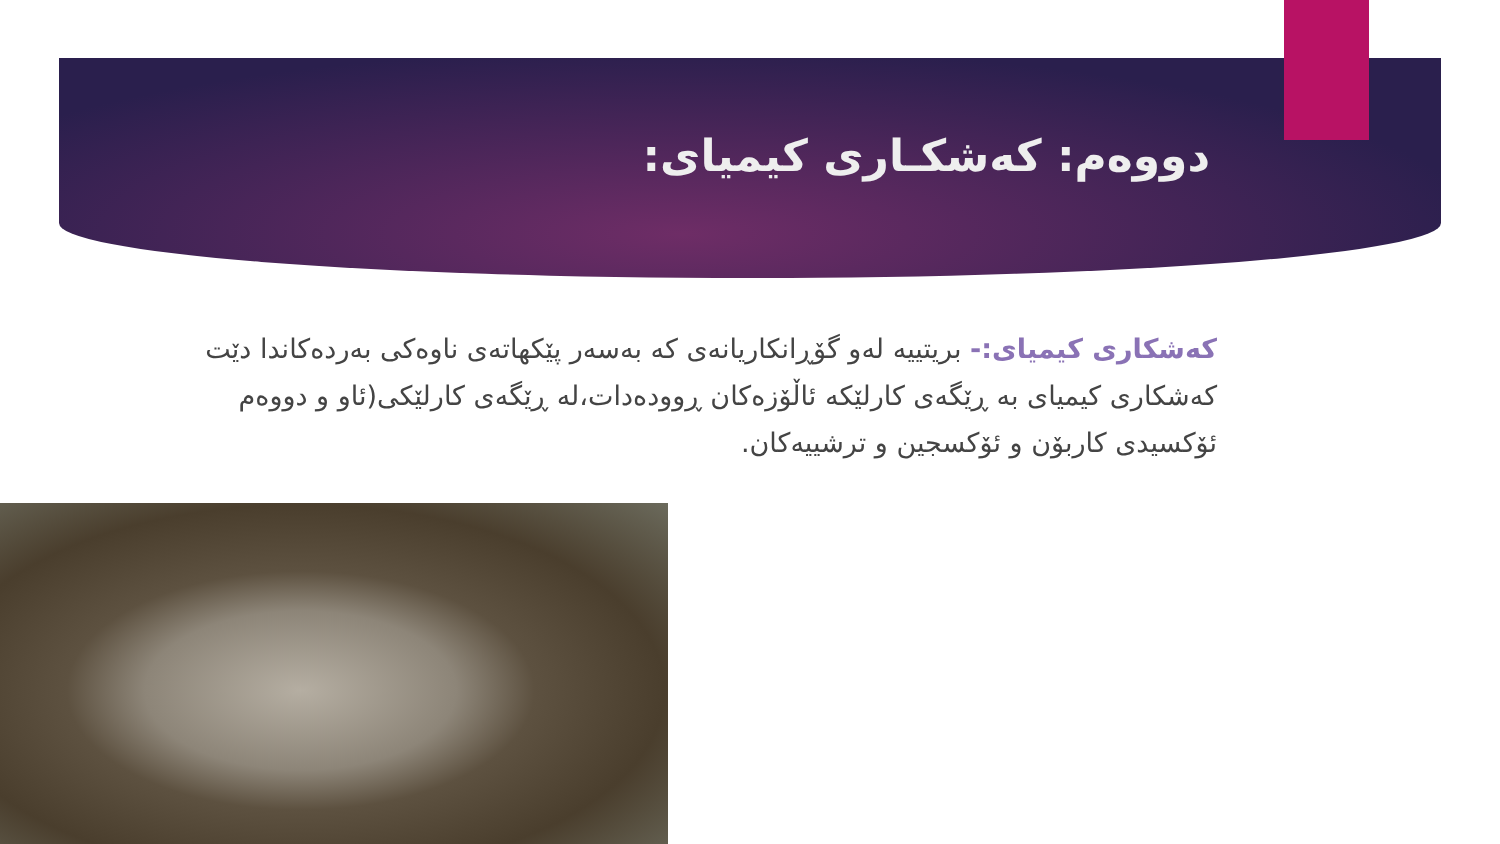دووەم: کەشکـاری کیمیای:
کەشکاری کیمیای:- بریتییە لەو گۆڕانکاریانەی کە بەسەر پێکهاتەی ناوەکی بەردەکاندا دێت کەشکاری کیمیای بە ڕێگەی کارلێکە ئاڵۆزەکان ڕوودەدات،لە ڕێگەی کارلێکی(ئاو و دووەم ئۆکسیدی کاربۆن و ئۆکسجین و ترشییەکان.